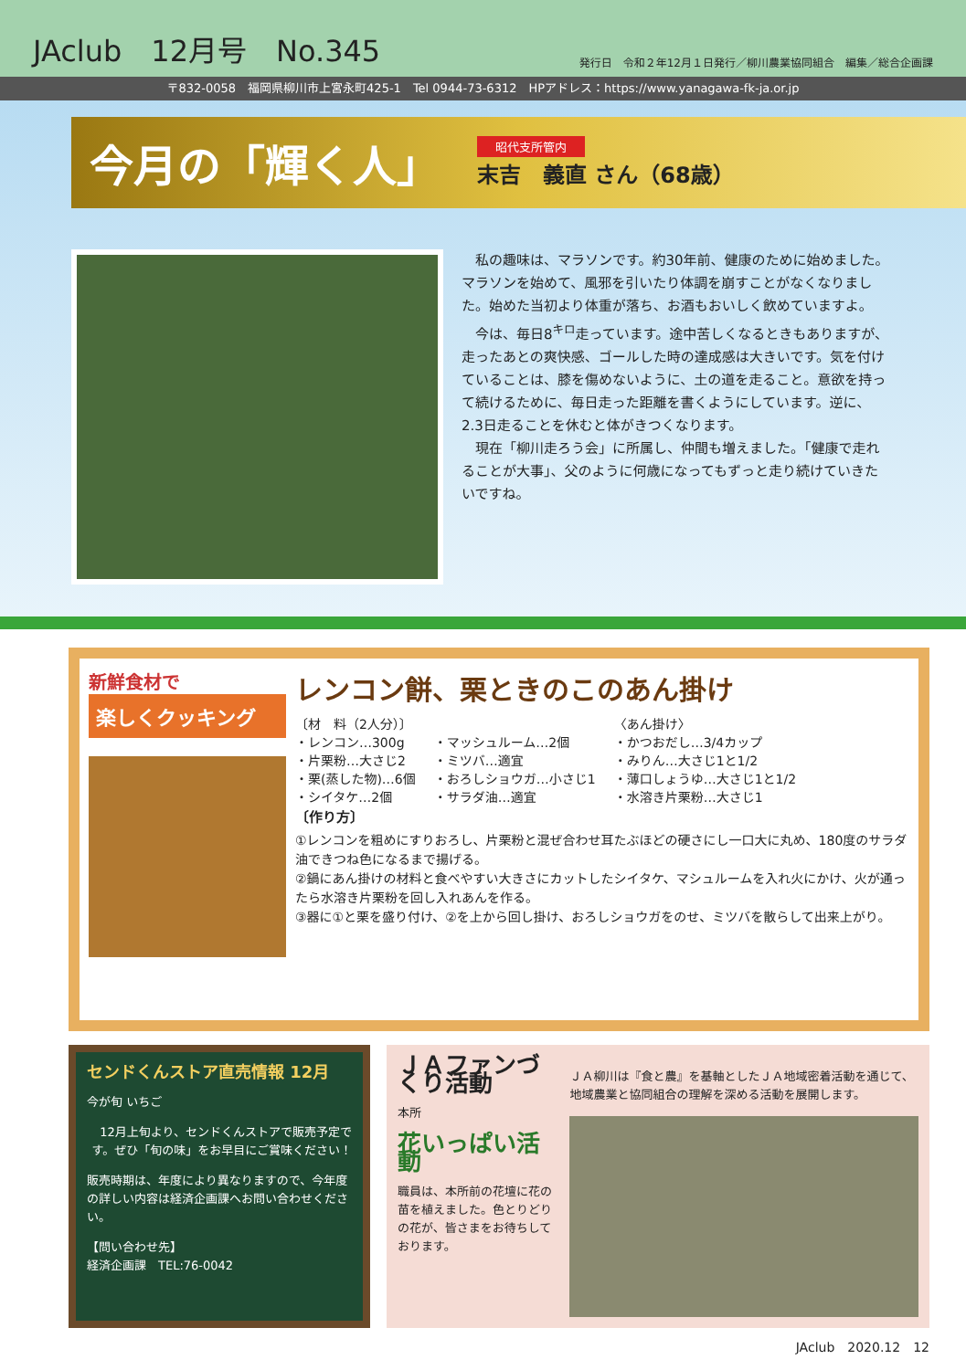JAclub　12月号　No.345 発行日　令和２年12月１日発行／柳川農業協同組合　編集／総合企画課
〒832-0058　福岡県柳川市上宮永町425-1　Tel 0944-73-6312　HPアドレス：https://www.yanagawa-fk-ja.or.jp
今月の「輝く人」
昭代支所管内
末吉　義直 さん（68歳）
私の趣味は、マラソンです。約30年前、健康のために始めました。マラソンを始めて、風邪を引いたり体調を崩すことがなくなりました。始めた当初より体重が落ち、お酒もおいしく飲めていますよ。
今は、毎日8<sup>キロ</sup>走っています。途中苦しくなるときもありますが、走ったあとの爽快感、ゴールした時の達成感は大きいです。気を付けていることは、膝を傷めないように、土の道を走ること。意欲を持って続けるために、毎日走った距離を書くようにしています。逆に、2.3日走ることを休むと体がきつくなります。
現在「柳川走ろう会」に所属し、仲間も増えました。「健康で走れることが大事」、父のように何歳になってもずっと走り続けていきたいですね。
新鮮食材で
楽しくクッキング
レンコン餅、栗ときのこのあん掛け
〔材　料（2人分）〕
・レンコン…300g
・片栗粉…大さじ2
・栗(蒸した物)…6個
・シイタケ…2個
・マッシュルーム…2個
・ミツバ…適宜
・おろしショウガ…小さじ1
・サラダ油…適宜
〈あん掛け〉
・かつおだし…3/4カップ
・みりん…大さじ1と1/2
・薄口しょうゆ…大さじ1と1/2
・水溶き片栗粉…大さじ1
〔作り方〕
①レンコンを粗めにすりおろし、片栗粉と混ぜ合わせ耳たぶほどの硬さにし一口大に丸め、180度のサラダ油できつね色になるまで揚げる。
②鍋にあん掛けの材料と食べやすい大きさにカットしたシイタケ、マシュルームを入れ火にかけ、火が通ったら水溶き片栗粉を回し入れあんを作る。
③器に①と栗を盛り付け、②を上から回し掛け、おろしショウガをのせ、ミツバを散らして出来上がり。
センドくんストア直売情報 12月
今が旬 いちご
12月上旬より、センドくんストアで販売予定です。ぜひ「旬の味」をお早目にご賞味ください！
販売時期は、年度により異なりますので、今年度の詳しい内容は経済企画課へお問い合わせください。
【問い合わせ先】
経済企画課　TEL:76-0042
ＪＡファンづくり活動
本所
花いっぱい活動
職員は、本所前の花壇に花の苗を植えました。色とりどりの花が、皆さまをお待ちしております。
ＪＡ柳川は『食と農』を基軸としたＪＡ地域密着活動を通じて、地域農業と協同組合の理解を深める活動を展開します。
JAclub　2020.12　12